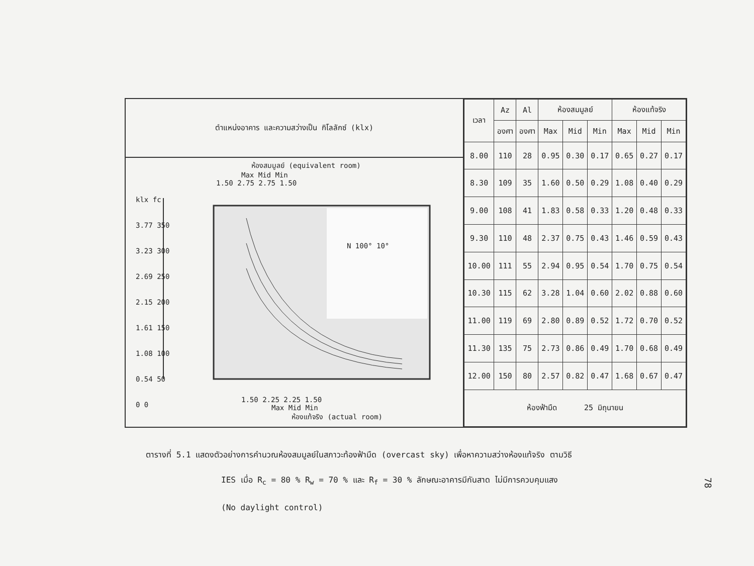ตำแหน่งอาคาร และความสว่างเป็น กิโลลักซ์ (klx)
ห้องสมมูลย์ (equivalent room)
Max Mid Min
1.50 2.75 2.75 1.50
klx fc
3.77 350
3.23 300
2.69 250
2.15 200
1.61 150
1.08 100
0.54 50
0 0
N 100° 10°
1.50 2.25 2.25 1.50
Max Mid Min
ห้องแท้จริง (actual room)
| เวลา | Az | Al | ห้องสมมูลย์ | | | ห้องแท้จริง | | |
| --- | --- | --- | --- | --- | --- | --- | --- | --- |
| | องศา | องศา | Max | Mid | Min | Max | Mid | Min |
| 8.00 | 110 | 28 | 0.95 | 0.30 | 0.17 | 0.65 | 0.27 | 0.17 |
| 8.30 | 109 | 35 | 1.60 | 0.50 | 0.29 | 1.08 | 0.40 | 0.29 |
| 9.00 | 108 | 41 | 1.83 | 0.58 | 0.33 | 1.20 | 0.48 | 0.33 |
| 9.30 | 110 | 48 | 2.37 | 0.75 | 0.43 | 1.46 | 0.59 | 0.43 |
| 10.00 | 111 | 55 | 2.94 | 0.95 | 0.54 | 1.70 | 0.75 | 0.54 |
| 10.30 | 115 | 62 | 3.28 | 1.04 | 0.60 | 2.02 | 0.88 | 0.60 |
| 11.00 | 119 | 69 | 2.80 | 0.89 | 0.52 | 1.72 | 0.70 | 0.52 |
| 11.30 | 135 | 75 | 2.73 | 0.86 | 0.49 | 1.70 | 0.68 | 0.49 |
| 12.00 | 150 | 80 | 2.57 | 0.82 | 0.47 | 1.68 | 0.67 | 0.47 |
| ห้องฟ้ามืด 25 มิถุนายน | | | | | | | | |
ตารางที่ 5.1 แสดงตัวอย่างการคำนวณห้องสมมูลย์ในสภาวะท้องฟ้ามืด (overcast sky) เพื่อหาความสว่างห้องแท้จริง ตามวิธี
IES เมื่อ R<sub>c</sub> = 80 % R<sub>w</sub> = 70 % และ R<sub>f</sub> = 30 % ลักษณะอาคารมีกันสาด ไม่มีการควบคุมแสง
(No daylight control)
78